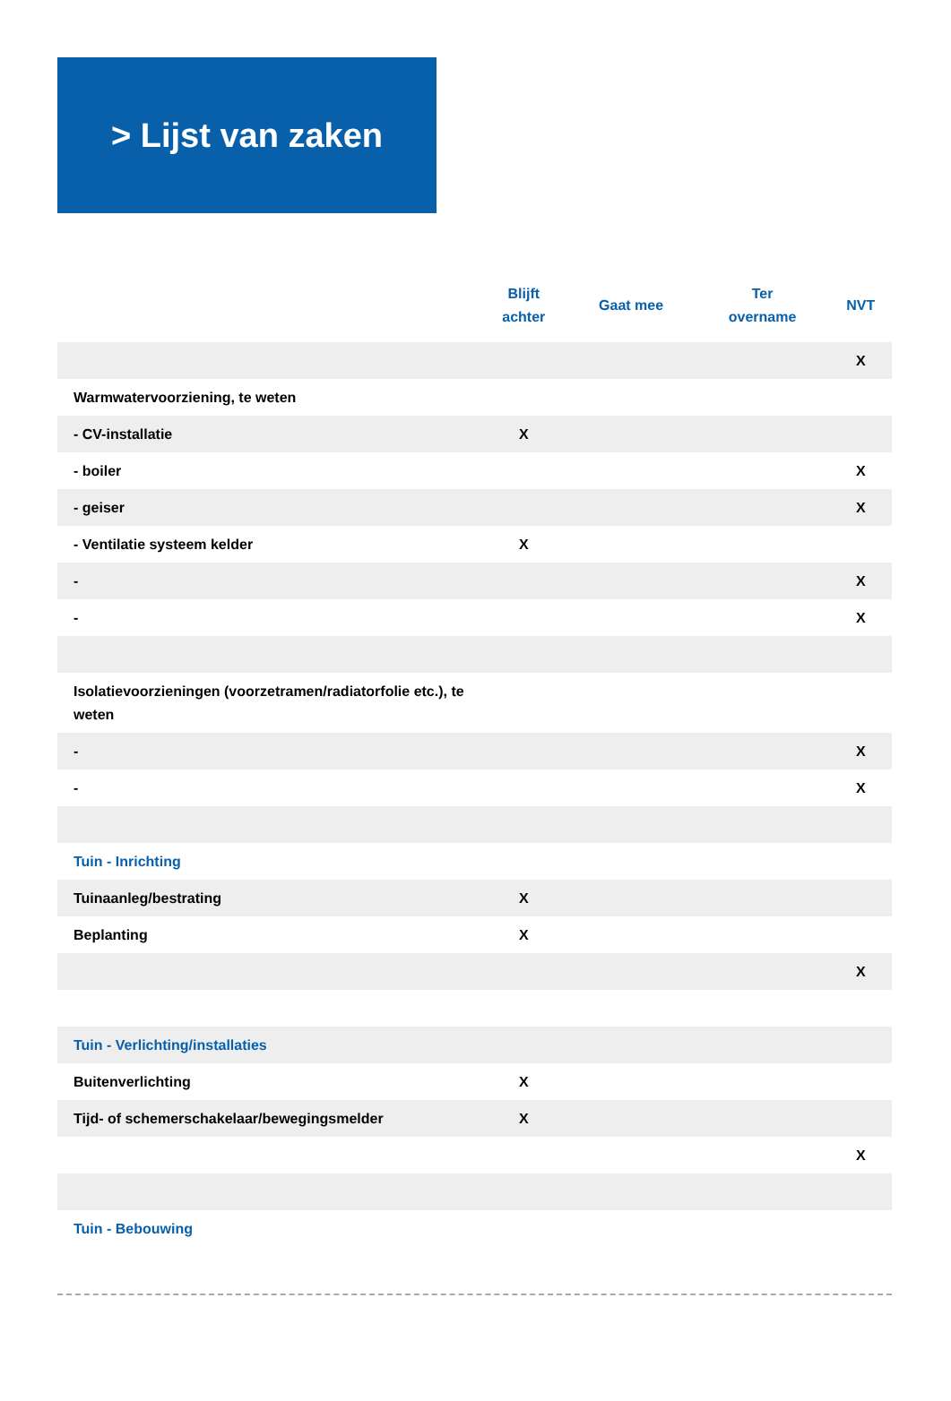> Lijst van zaken
| | Blijft achter | Gaat mee | Ter overname | NVT |
| --- | --- | --- | --- | --- |
| | | | | X |
| Warmwatervoorziening, te weten | | | | |
| - CV-installatie | X | | | |
| - boiler | | | | X |
| - geiser | | | | X |
| - Ventilatie systeem kelder | X | | | |
| - | | | | X |
| - | | | | X |
| Isolatievoorzieningen (voorzetramen/radiatorfolie etc.), te weten | | | | |
| - | | | | X |
| - | | | | X |
| Tuin - Inrichting | | | | |
| Tuinaanleg/bestrating | X | | | |
| Beplanting | X | | | |
| | | | | X |
| Tuin - Verlichting/installaties | | | | |
| Buitenverlichting | X | | | |
| Tijd- of schemerschakelaar/bewegingsmelder | X | | | |
| | | | | X |
| Tuin - Bebouwing | | | | |